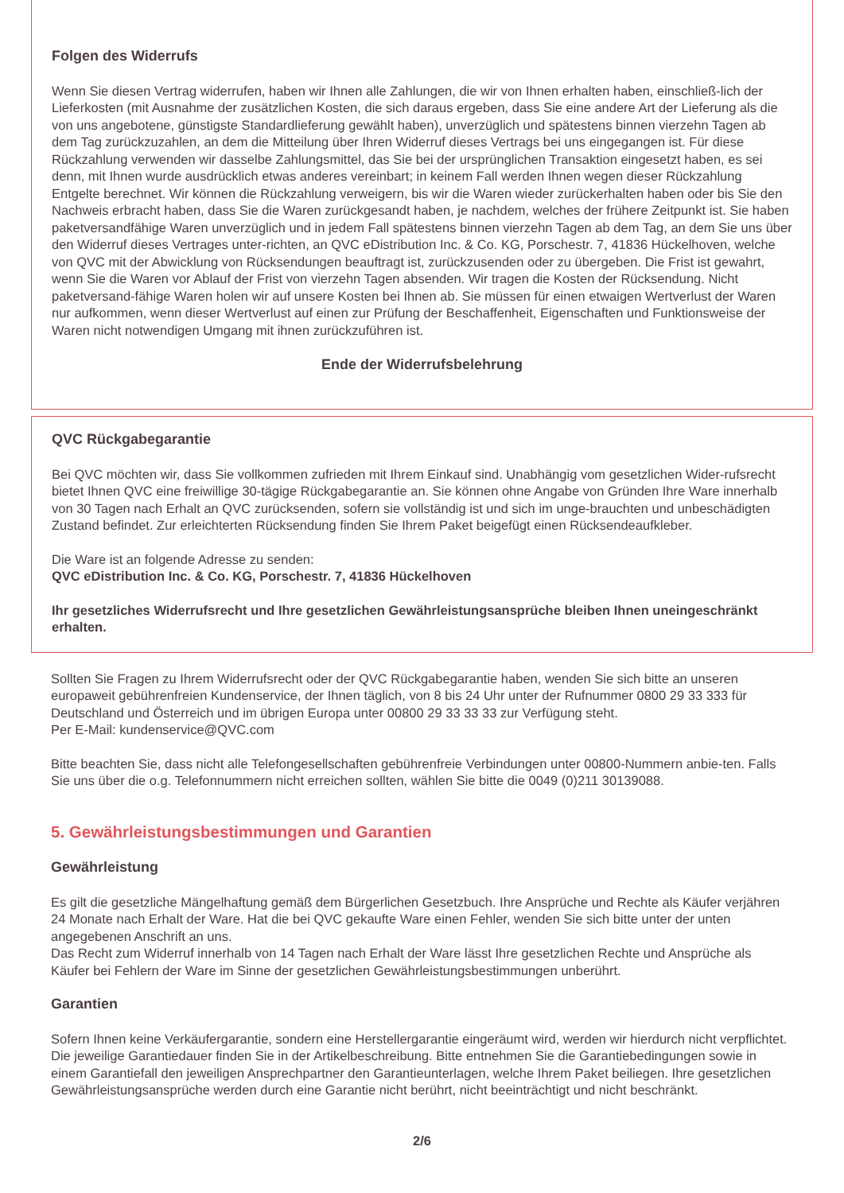Folgen des Widerrufs
Wenn Sie diesen Vertrag widerrufen, haben wir Ihnen alle Zahlungen, die wir von Ihnen erhalten haben, einschließ-lich der Lieferkosten (mit Ausnahme der zusätzlichen Kosten, die sich daraus ergeben, dass Sie eine andere Art der Lieferung als die von uns angebotene, günstigste Standardlieferung gewählt haben), unverzüglich und spätestens binnen vierzehn Tagen ab dem Tag zurückzuzahlen, an dem die Mitteilung über Ihren Widerruf dieses Vertrags bei uns eingegangen ist. Für diese Rückzahlung verwenden wir dasselbe Zahlungsmittel, das Sie bei der ursprünglichen Transaktion eingesetzt haben, es sei denn, mit Ihnen wurde ausdrücklich etwas anderes vereinbart; in keinem Fall werden Ihnen wegen dieser Rückzahlung Entgelte berechnet. Wir können die Rückzahlung verweigern, bis wir die Waren wieder zurückerhalten haben oder bis Sie den Nachweis erbracht haben, dass Sie die Waren zurückgesandt haben, je nachdem, welches der frühere Zeitpunkt ist. Sie haben paketversandfähige Waren unverzüglich und in jedem Fall spätestens binnen vierzehn Tagen ab dem Tag, an dem Sie uns über den Widerruf dieses Vertrages unter-richten, an QVC eDistribution Inc. & Co. KG, Porschestr. 7, 41836 Hückelhoven, welche von QVC mit der Abwicklung von Rücksendungen beauftragt ist, zurückzusenden oder zu übergeben. Die Frist ist gewahrt, wenn Sie die Waren vor Ablauf der Frist von vierzehn Tagen absenden. Wir tragen die Kosten der Rücksendung. Nicht paketversand-fähige Waren holen wir auf unsere Kosten bei Ihnen ab. Sie müssen für einen etwaigen Wertverlust der Waren nur aufkommen, wenn dieser Wertverlust auf einen zur Prüfung der Beschaffenheit, Eigenschaften und Funktionsweise der Waren nicht notwendigen Umgang mit ihnen zurückzuführen ist.
Ende der Widerrufsbelehrung
QVC Rückgabegarantie
Bei QVC möchten wir, dass Sie vollkommen zufrieden mit Ihrem Einkauf sind. Unabhängig vom gesetzlichen Wider-rufsrecht bietet Ihnen QVC eine freiwillige 30-tägige Rückgabegarantie an. Sie können ohne Angabe von Gründen Ihre Ware innerhalb von 30 Tagen nach Erhalt an QVC zurücksenden, sofern sie vollständig ist und sich im unge-brauchten und unbeschädigten Zustand befindet. Zur erleichterten Rücksendung finden Sie Ihrem Paket beigefügt einen Rücksendeaufkleber.
Die Ware ist an folgende Adresse zu senden:
QVC eDistribution Inc. & Co. KG, Porschestr. 7, 41836 Hückelhoven
Ihr gesetzliches Widerrufsrecht und Ihre gesetzlichen Gewährleistungsansprüche bleiben Ihnen uneingeschränkt erhalten.
Sollten Sie Fragen zu Ihrem Widerrufsrecht oder der QVC Rückgabegarantie haben, wenden Sie sich bitte an unseren europaweit gebührenfreien Kundenservice, der Ihnen täglich, von 8 bis 24 Uhr unter der Rufnummer 0800 29 33 333 für Deutschland und Österreich und im übrigen Europa unter 00800 29 33 33 33 zur Verfügung steht.
Per E-Mail: kundenservice@QVC.com
Bitte beachten Sie, dass nicht alle Telefongesellschaften gebührenfreie Verbindungen unter 00800-Nummern anbie-ten. Falls Sie uns über die o.g. Telefonnummern nicht erreichen sollten, wählen Sie bitte die 0049 (0)211 30139088.
5. Gewährleistungsbestimmungen und Garantien
Gewährleistung
Es gilt die gesetzliche Mängelhaftung gemäß dem Bürgerlichen Gesetzbuch. Ihre Ansprüche und Rechte als Käufer verjähren 24 Monate nach Erhalt der Ware. Hat die bei QVC gekaufte Ware einen Fehler, wenden Sie sich bitte unter der unten angegebenen Anschrift an uns.
Das Recht zum Widerruf innerhalb von 14 Tagen nach Erhalt der Ware lässt Ihre gesetzlichen Rechte und Ansprüche als Käufer bei Fehlern der Ware im Sinne der gesetzlichen Gewährleistungsbestimmungen unberührt.
Garantien
Sofern Ihnen keine Verkäufergarantie, sondern eine Herstellergarantie eingeräumt wird, werden wir hierdurch nicht verpflichtet.
Die jeweilige Garantiedauer finden Sie in der Artikelbeschreibung. Bitte entnehmen Sie die Garantiebedingungen sowie in einem Garantiefall den jeweiligen Ansprechpartner den Garantieunterlagen, welche Ihrem Paket beiliegen. Ihre gesetzlichen Gewährleistungsansprüche werden durch eine Garantie nicht berührt, nicht beeinträchtigt und nicht beschränkt.
2/6